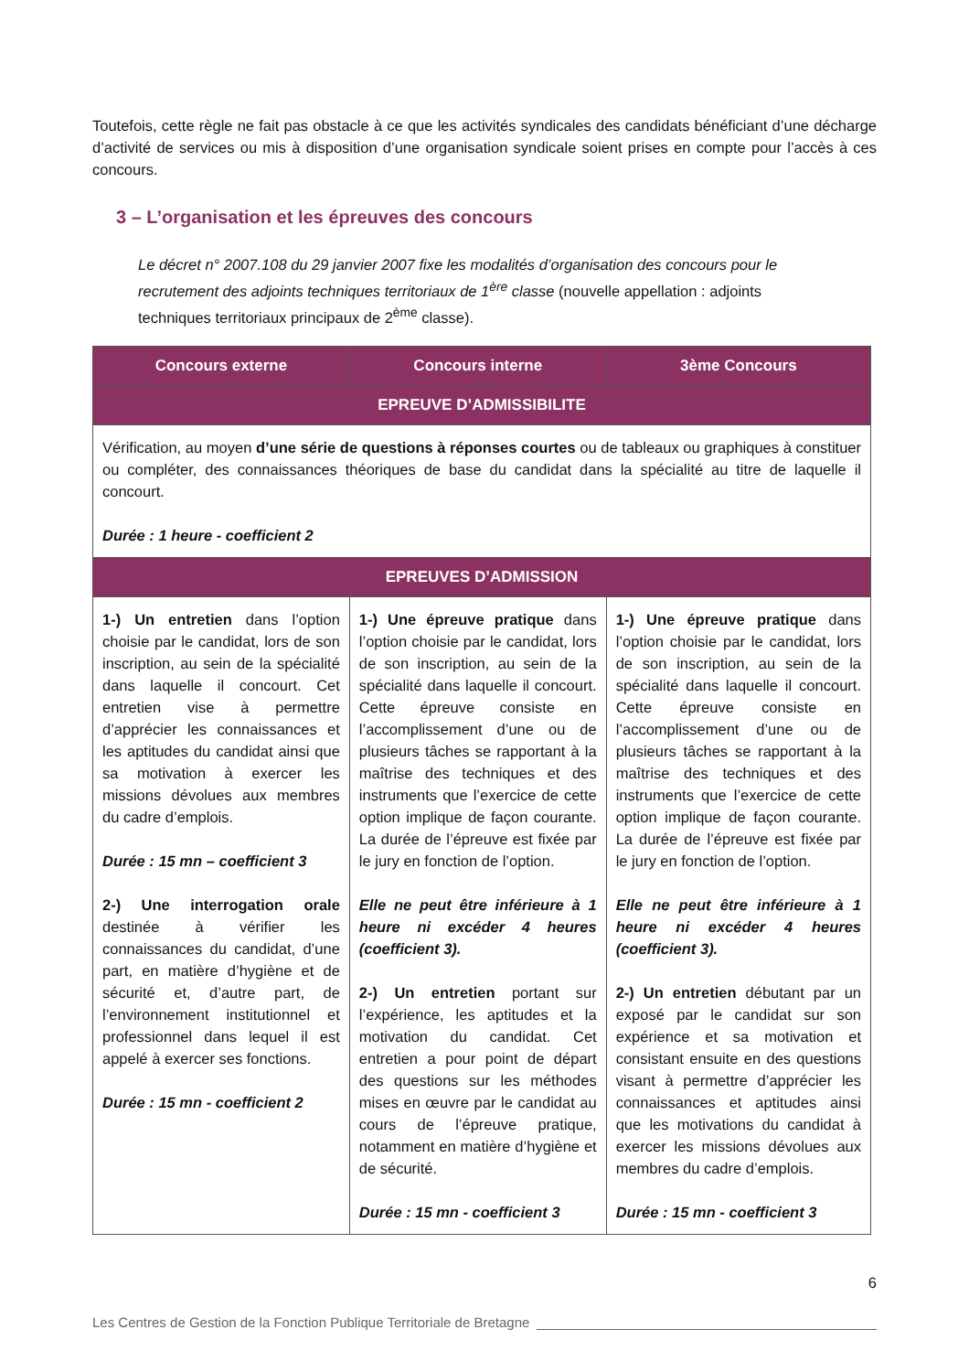Toutefois, cette règle ne fait pas obstacle à ce que les activités syndicales des candidats bénéficiant d’une décharge d’activité de services ou mis à disposition d’une organisation syndicale soient prises en compte pour l’accès à ces concours.
3 – L’organisation et les épreuves des concours
Le décret n° 2007.108 du 29 janvier 2007 fixe les modalités d’organisation des concours pour le recrutement des adjoints techniques territoriaux de 1<sup>ère</sup> classe (nouvelle appellation : adjoints techniques territoriaux principaux de 2<sup>ème</sup> classe).
| Concours externe | Concours interne | 3ème Concours |
| --- | --- | --- |
| EPREUVE D’ADMISSIBILITE | | |
| Vérification, au moyen d’une série de questions à réponses courtes ou de tableaux ou graphiques à constituer ou compléter, des connaissances théoriques de base du candidat dans la spécialité au titre de laquelle il concourt. Durée : 1 heure - coefficient 2 | | |
| EPREUVES D’ADMISSION | | |
| 1-) Un entretien dans l’option choisie par le candidat, lors de son inscription, au sein de la spécialité dans laquelle il concourt. Cet entretien vise à permettre d’apprécier les connaissances et les aptitudes du candidat ainsi que sa motivation à exercer les missions dévolues aux membres du cadre d’emplois. Durée : 15 mn – coefficient 3 2-) Une interrogation orale destinée à vérifier les connaissances du candidat, d’une part, en matière d’hygiène et de sécurité et, d’autre part, de l’environnement institutionnel et professionnel dans lequel il est appelé à exercer ses fonctions. Durée : 15 mn - coefficient 2 | 1-) Une épreuve pratique dans l’option choisie par le candidat, lors de son inscription, au sein de la spécialité dans laquelle il concourt. Cette épreuve consiste en l’accomplissement d’une ou de plusieurs tâches se rapportant à la maîtrise des techniques et des instruments que l’exercice de cette option implique de façon courante. La durée de l’épreuve est fixée par le jury en fonction de l’option. Elle ne peut être inférieure à 1 heure ni excéder 4 heures (coefficient 3). 2-) Un entretien portant sur l’expérience, les aptitudes et la motivation du candidat. Cet entretien a pour point de départ des questions sur les méthodes mises en œuvre par le candidat au cours de l’épreuve pratique, notamment en matière d’hygiène et de sécurité. Durée : 15 mn - coefficient 3 | 1-) Une épreuve pratique dans l’option choisie par le candidat, lors de son inscription, au sein de la spécialité dans laquelle il concourt. Cette épreuve consiste en l’accomplissement d’une ou de plusieurs tâches se rapportant à la maîtrise des techniques et des instruments que l’exercice de cette option implique de façon courante. La durée de l’épreuve est fixée par le jury en fonction de l’option. Elle ne peut être inférieure à 1 heure ni excéder 4 heures (coefficient 3). 2-) Un entretien débutant par un exposé par le candidat sur son expérience et sa motivation et consistant ensuite en des questions visant à permettre d’apprécier les connaissances et aptitudes ainsi que les motivations du candidat à exercer les missions dévolues aux membres du cadre d’emplois. Durée : 15 mn - coefficient 3 |
6
Les Centres de Gestion de la Fonction Publique Territoriale de Bretagne